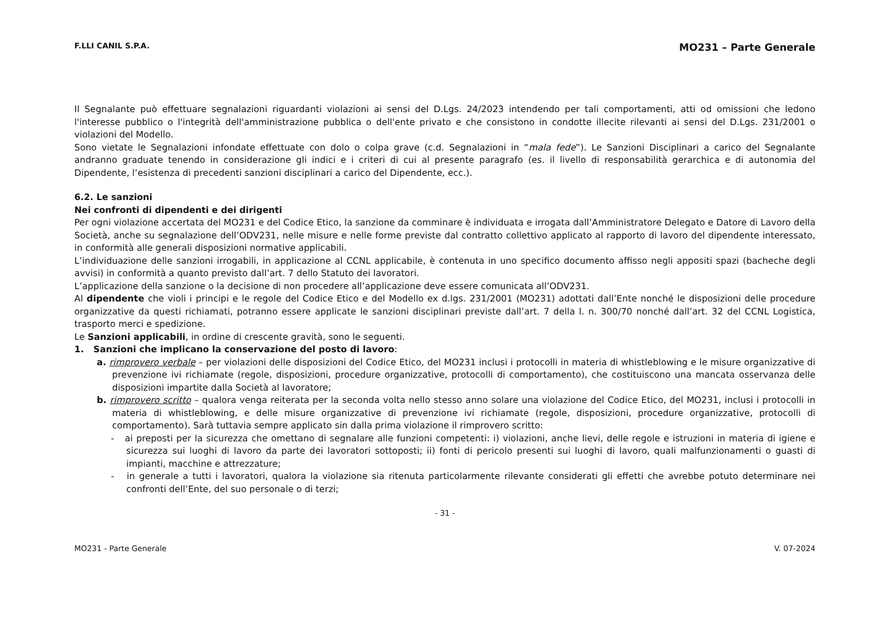F.LLI CANIL S.P.A. MO231 – Parte Generale
Il Segnalante può effettuare segnalazioni riguardanti violazioni ai sensi del D.Lgs. 24/2023 intendendo per tali comportamenti, atti od omissioni che ledono l'interesse pubblico o l'integrità dell'amministrazione pubblica o dell'ente privato e che consistono in condotte illecite rilevanti ai sensi del D.Lgs. 231/2001 o violazioni del Modello.
Sono vietate le Segnalazioni infondate effettuate con dolo o colpa grave (c.d. Segnalazioni in “mala fede”). Le Sanzioni Disciplinari a carico del Segnalante andranno graduate tenendo in considerazione gli indici e i criteri di cui al presente paragrafo (es. il livello di responsabilità gerarchica e di autonomia del Dipendente, l’esistenza di precedenti sanzioni disciplinari a carico del Dipendente, ecc.).
6.2. Le sanzioni
Nei confronti di dipendenti e dei dirigenti
Per ogni violazione accertata del MO231 e del Codice Etico, la sanzione da comminare è individuata e irrogata dall’Amministratore Delegato e Datore di Lavoro della Società, anche su segnalazione dell’ODV231, nelle misure e nelle forme previste dal contratto collettivo applicato al rapporto di lavoro del dipendente interessato, in conformità alle generali disposizioni normative applicabili.
L’individuazione delle sanzioni irrogabili, in applicazione al CCNL applicabile, è contenuta in uno specifico documento affisso negli appositi spazi (bacheche degli avvisi) in conformità a quanto previsto dall’art. 7 dello Statuto dei lavoratori.
L’applicazione della sanzione o la decisione di non procedere all’applicazione deve essere comunicata all’ODV231.
Al dipendente che violi i principi e le regole del Codice Etico e del Modello ex d.lgs. 231/2001 (MO231) adottati dall’Ente nonché le disposizioni delle procedure organizzative da questi richiamati, potranno essere applicate le sanzioni disciplinari previste dall’art. 7 della l. n. 300/70 nonché dall’art. 32 del CCNL Logistica, trasporto merci e spedizione.
Le Sanzioni applicabili, in ordine di crescente gravità, sono le seguenti.
1. Sanzioni che implicano la conservazione del posto di lavoro:
a. rimprovero verbale – per violazioni delle disposizioni del Codice Etico, del MO231 inclusi i protocolli in materia di whistleblowing e le misure organizzative di prevenzione ivi richiamate (regole, disposizioni, procedure organizzative, protocolli di comportamento), che costituiscono una mancata osservanza delle disposizioni impartite dalla Società al lavoratore;
b. rimprovero scritto – qualora venga reiterata per la seconda volta nello stesso anno solare una violazione del Codice Etico, del MO231, inclusi i protocolli in materia di whistleblowing, e delle misure organizzative di prevenzione ivi richiamate (regole, disposizioni, procedure organizzative, protocolli di comportamento). Sarà tuttavia sempre applicato sin dalla prima violazione il rimprovero scritto:
- ai preposti per la sicurezza che omettano di segnalare alle funzioni competenti: i) violazioni, anche lievi, delle regole e istruzioni in materia di igiene e sicurezza sui luoghi di lavoro da parte dei lavoratori sottoposti; ii) fonti di pericolo presenti sui luoghi di lavoro, quali malfunzionamenti o guasti di impianti, macchine e attrezzature;
- in generale a tutti i lavoratori, qualora la violazione sia ritenuta particolarmente rilevante considerati gli effetti che avrebbe potuto determinare nei confronti dell’Ente, del suo personale o di terzi;
- 31 -
MO231 - Parte Generale V. 07-2024